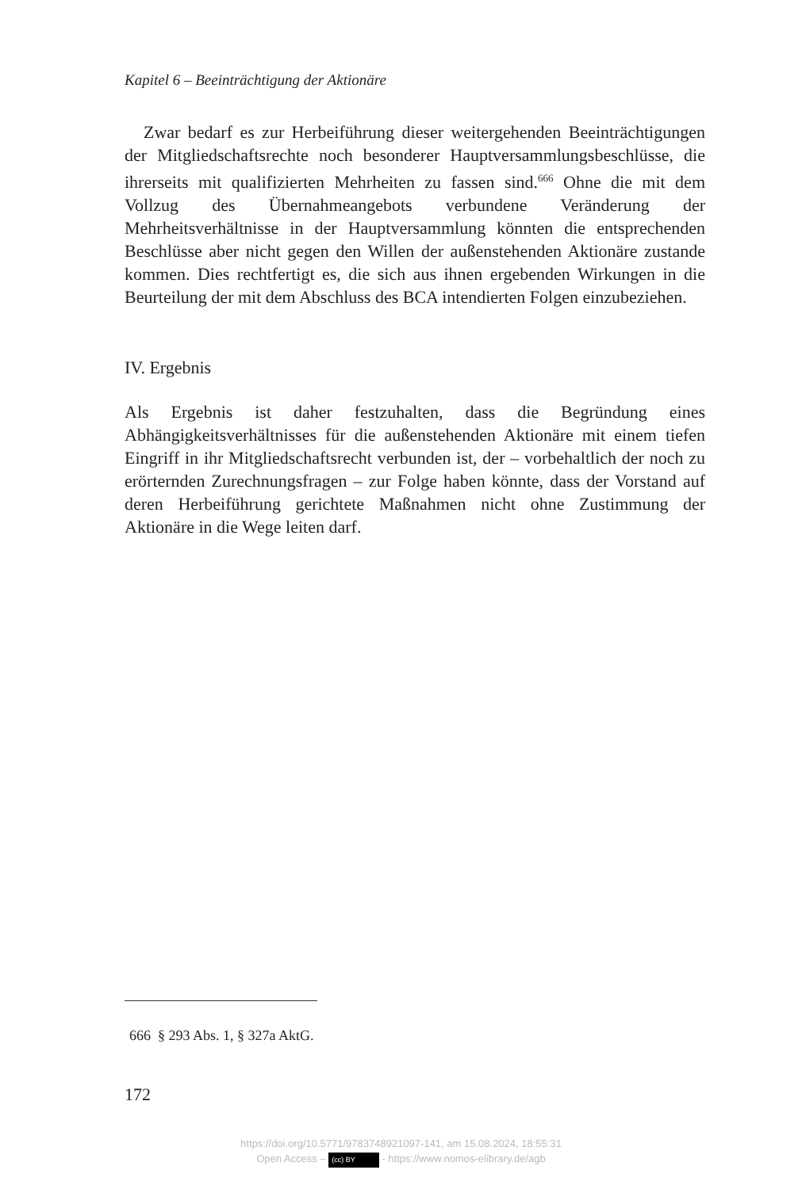Kapitel 6 – Beeinträchtigung der Aktionäre
Zwar bedarf es zur Herbeiführung dieser weitergehenden Beeinträchtigungen der Mitgliedschaftsrechte noch besonderer Hauptversammlungsbeschlüsse, die ihrerseits mit qualifizierten Mehrheiten zu fassen sind.<sup>666</sup> Ohne die mit dem Vollzug des Übernahmeangebots verbundene Veränderung der Mehrheitsverhältnisse in der Hauptversammlung könnten die entsprechenden Beschlüsse aber nicht gegen den Willen der außenstehenden Aktionäre zustande kommen. Dies rechtfertigt es, die sich aus ihnen ergebenden Wirkungen in die Beurteilung der mit dem Abschluss des BCA intendierten Folgen einzubeziehen.
IV. Ergebnis
Als Ergebnis ist daher festzuhalten, dass die Begründung eines Abhängigkeitsverhältnisses für die außenstehenden Aktionäre mit einem tiefen Eingriff in ihr Mitgliedschaftsrecht verbunden ist, der – vorbehaltlich der noch zu erörternden Zurechnungsfragen – zur Folge haben könnte, dass der Vorstand auf deren Herbeiführung gerichtete Maßnahmen nicht ohne Zustimmung der Aktionäre in die Wege leiten darf.
666 § 293 Abs. 1, § 327a AktG.
172
https://doi.org/10.5771/9783748921097-141, am 15.08.2024, 18:55:31
Open Access – (cc) BY - https://www.nomos-elibrary.de/agb